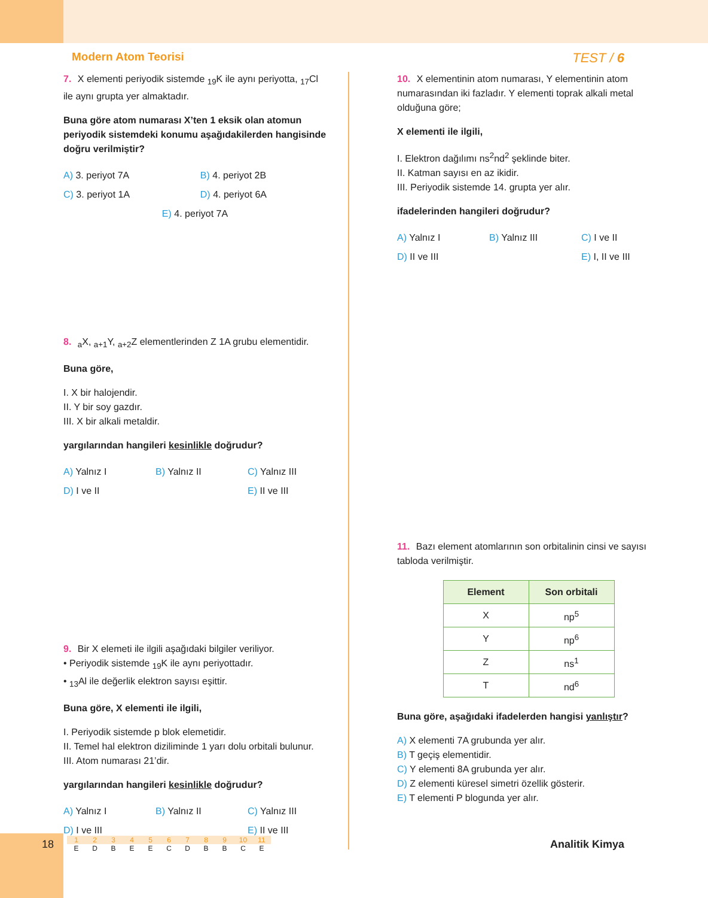Modern Atom Teorisi TEST / 6
7. X elementi periyodik sistemde <sub>19</sub>K ile aynı periyotta, <sub>17</sub>Cl ile aynı grupta yer almaktadır.
Buna göre atom numarası X’ten 1 eksik olan atomun periyodik sistemdeki konumu aşağıdakilerden hangisinde doğru verilmiştir?
A) 3. periyot 7A B) 4. periyot 2B C) 3. periyot 1A D) 4. periyot 6A E) 4. periyot 7A
8. <sub>a</sub>X, <sub>a+1</sub>Y, <sub>a+2</sub>Z elementlerinden Z 1A grubu elementidir.
Buna göre,
I. X bir halojendir.
II. Y bir soy gazdır.
III. X bir alkali metaldir.
yargılarından hangileri kesinlikle doğrudur?
A) Yalnız I B) Yalnız II C) Yalnız III D) I ve II E) II ve III
9. Bir X elemeti ile ilgili aşağıdaki bilgiler veriliyor.
• Periyodik sistemde <sub>19</sub>K ile aynı periyottadır.
• <sub>13</sub>Al ile değerlik elektron sayısı eşittir.
Buna göre, X elementi ile ilgili,
I. Periyodik sistemde p blok elemetidir.
II. Temel hal elektron diziliminde 1 yarı dolu orbitali bulunur.
III. Atom numarası 21’dir.
yargılarından hangileri kesinlikle doğrudur?
A) Yalnız I B) Yalnız II C) Yalnız III D) I ve III E) II ve III
10. X elementinin atom numarası, Y elementinin atom numarasından iki fazladır. Y elementi toprak alkali metal olduğuna göre;
X elementi ile ilgili,
I. Elektron dağılımı ns<sup>2</sup>nd<sup>2</sup> şeklinde biter.
II. Katman sayısı en az ikidir.
III. Periyodik sistemde 14. grupta yer alır.
ifadelerinden hangileri doğrudur?
A) Yalnız I B) Yalnız III C) I ve II D) II ve III E) I, II ve III
11. Bazı element atomlarının son orbitalinin cinsi ve sayısı tabloda verilmiştir.
| Element | Son orbitali |
| --- | --- |
| X | np<sup>5</sup> |
| Y | np<sup>6</sup> |
| Z | ns<sup>1</sup> |
| T | nd<sup>6</sup> |
Buna göre, aşağıdaki ifadelerden hangisi yanlıştır?
A) X elementi 7A grubunda yer alır.
B) T geçiş elementidir.
C) Y elementi 8A grubunda yer alır.
D) Z elementi küresel simetri özellik gösterir.
E) T elementi P blogunda yer alır.
18
1
E
2
D
3
B
4
E
5
E
6
C
7
D
8
B
9
B
10
C
11
E
Analitik Kimya